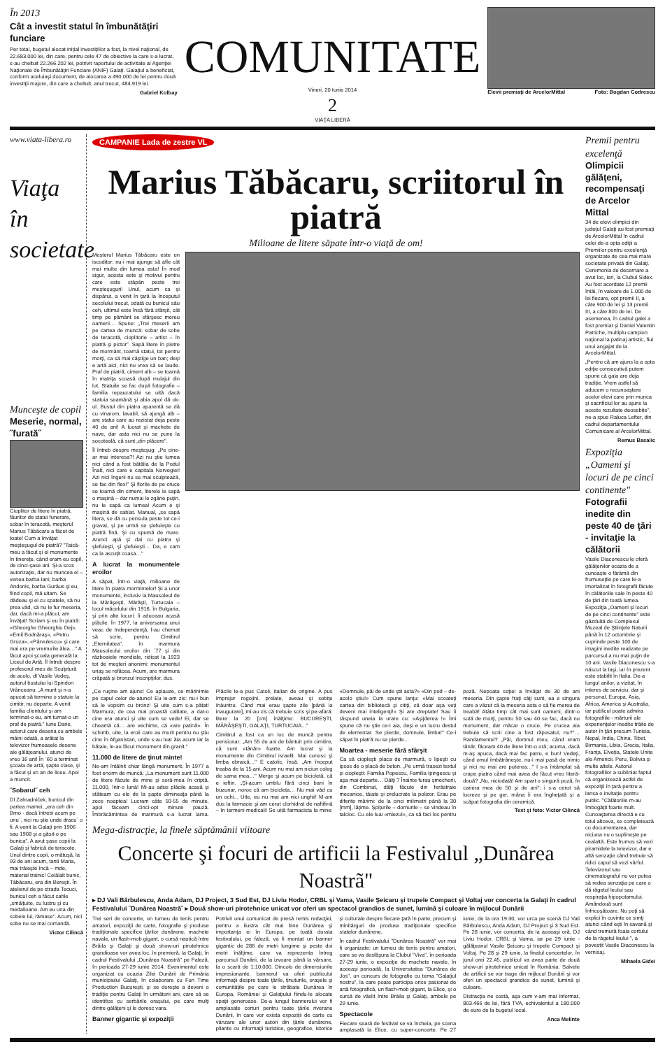În 2013
Cât a investit statul în îmbunătăţiri funciare
Per total, bugetul alocat iniţial investiţiilor a fost, la nivel naţional, de 22.683.000 lei, din care, pentru cele 47 de obiective la care s-a lucrat, s-au cheltuit 22.266.202 lei, potrivit raportului de activitate al Agenţiei Naţionale de Îmbunătăţiri Funciare (ANIF) Galaţi. Galaţiul a beneficiat, conform aceluiaşi document, de alocarea a 490.000 de lei pentru două investiţii majore, din care a cheltuit, anul trecut, 484.919 lei.
Gabriel Kolbay
COMUNITATE
Vineri, 20 Iunie 2014
2
VIAŢA LIBERĂ
Elevii premiaţi de ArcelorMittal Foto: Bogdan Codrescu
www.viata-libera.ro
Viaţa în societate
Munceşte de copil
Meserie, normal, ˝furată˝
Cioplitor de litere în piatră, făuritor de statui funerare, sobar în teracotă, meşterul Marius Tăbăcaru a făcut de toate! Cum a învăţat meşteşugul de piatră? "Taică-meu a făcut şi el monumente în tinereţe, când eram eu copil, de cinci-şase ani. Şi-a scos autorizaţie, dar nu muncea el – venea barba Iani, barba Andonis, barba Gurăus şi eu, fiind copil, mă uitam. Se dădeau şi ei cu spatele, să nu prea văd, să nu le fur meseria, dar, dacă mi-a plăcut, am învăţat! Scriam şi eu în piatră: «Gheorghe Gheorghiu Dej», «Emil Bodnăraş», «Petru Groza», «Pârvulescu» şi care mai era pe vremurile ălea…" A făcut apoi şcoala generală la Liceul de Artă. Îl întreb despre profesorul meu de Sculptură de acolo, dl Vasile Vedeş, autorul bustului lui Spiridon Vrânceanu. „A murit şi n-a apucat să termine o statuie la cimitir, nu departe. A venit familia clientului şi am terminat-o eu, am turnat-o un praf de piatră." Iurie Darie, actorul care desena cu ambele mâini odată, a arătat la televizor frumoasele desene ale gălăţeanului, atunci de vreo 16 ani! În ´60 a terminat şcoala de artă, şapte clase, şi a făcut şi un an de liceu. Apoi a muncit.
˝Sobarul˝ ceh
Dl Zahradniček, bunicul din partea mamei, „era ceh din Brno - dacă întrebi acum pe unu´, nici nu ştie unde dracu´ o fi. A venit la Galaţi prin 1906 sau 1908 şi a găsit-o pe bunica". A avut şase copii la Galaţi şi fabrică de teracote. Unul dintre copii, o mătuşă, la 93 de ani acum, tanti Maria, mai trăieşte încă – mde, material trainic! Celălalt bunic, Tăbăcaru, era din Bereşti. În atelierul de pe strada Tecuci, bunicul ceh a făcut cahle „smălţuite, cu lustru şi cu medalioane. Am eu una din sobele lui, rămase". Acum, nici sobe nu se mai comandă.
Victor Cilincă
CAMPANIE Lada de zestre VL
Marius Tăbăcaru, scriitorul în piatră
Milioane de litere săpate într-o viaţă de om!
Meşterul Marius Tăbăcaru este un iscoditor: nu-i mai ajunge să afle cât mai multe din lumea asta! În mod sigur, acesta este şi motivul pentru care este stăpân peste trei meşteşuguri! Unul, acum ca şi dispărut, a venit în ţară la începutul secolului trecut, odată cu bunicul său ceh, ultimul este însă fără sfârşit, cât timp pe pământ se sfârşesc mereu oameni… Spune: „Trei meserii am pe cartea de muncă: sobar de sobe de teracotă, cioplitorie – artist – în piatră şi pictor". Sapă litere în pietre de mormânt, toarnă statui, tot pentru morţi, ca să mai câştige un ban; deşi e artă aici, nici nu vrea să se laude. Praf de piatră, ciment alb – se toarnă în matriţa scoasă după mulajul din lut. Statuile se fac după fotografie – familia repauzatului se uită dacă statuia seamănă şi abia apoi dă ok-ul. Bustul din piatra aparentă se dă cu vinarom, lavabil, să ajungă alb – are statui care au rezistat deja peste 40 de ani! A lucrat şi machete de nave, dar asta nici nu se pune la socoteală, că sunt „din plăcere".
Îl întreb despre meşteşug: „Pe cine-ar mai interesa?! Azi nu ştie lumea nici când a fost bătălia de la Podul Înalt, nici care e capitala Norvegiei! Azi nici îngerii nu se mai sculptează, se fac din flex!" Şi florile de pe cruce se toarnă din ciment, literele le sapă o maşină – dar numai le zgârie puţin, nu le sapă ca lumea! Acum e şi maşină de sablat. Manual, „se sapă litera, se dă cu pensula peste tot ce-i gravat, şi pe urmă se şlefuieşte cu piatră fină. Şi cu spumă de mare. Arunci apă şi dai cu piatra şi şlefuieşti, şi şlefuieşti… Da, e cam ca la ascuţit coasa…"
A lucrat la monumentele eroilor
A săpat, într-o viaţă, milioane de litere în piatra mormintelor! Şi a unor monumente, inclusiv la Mausoleul de la Mărăşeşti, Mărăşti, Turtucaia – locul măcelului din 1916, în Bulgaria, şi prin alte locuri: îi aduceau acasă plăcile. În 1977, la aniversarea unui veac de Independenţă, l-au chemat să scrie, pentru Cimitirul „Eternitatea", în marmura Mausoleului eroilor din ´77 şi din războaiele mondiale, ridicat la 1923 tot de meşteri anonimi: monumentul uriaş se refăcea. Acum, are marmura crăpată şi bronzul inscripţiilor, dus.
„Ce ruşine am ajuns! Ce aplauze, ce mărinimie pe capul celor de-atunci! Eu le-am zis: nu-i bun să le vopsim cu bronz! Şi uite cum s-a pătat! Marmura, de cea mai proastă calitate, a dat-o cine era atunci şi uite cum se vede! Ei, dar se cheamă că… are vechime, că «are patină». În schimb, uite, la eroii care au murit pentru nu ştiu cine în Afganistan, unde s-au luat ăia acum iar la bătaie, le-au făcut monument din granit."
11.000 de litere de ţinut minte!
Ne-am întâlnit chiar lângă monument. În 1977 a fost enorm de muncă: „La monument sunt 11.000 de litere făcute de mine şi soră-mea în criptă. 11.000, într-o lună! Mi-au adus plăcile acasă şi stăteam cu ele de la şapte dimineaţa până la zece noaptea! Lucram câte 50-55 de minute, apoi făceam cinci-opt minute pauză. Îmbrăcămintea de marmură s-a lucrat iarna. Plăcile le-a pus Catoli, italian de origine. A pus împrejur rogojini, prelate, aveau şi sobiţe înăuntru. Când mai erau şapte zile [până la inaugurare], mi-au zis că trebuie scris şi pe-afară: litere la 20 [cm] înălţime: BUCUREŞTI, MĂRĂŞEŞTI, GALAŢI, TURTUCAIA..."
Cimitirul a fost ca un loc de muncă pentru pensionar: „Am 55 de ani de bântuit prin cimitire, că sunt «tânăr» foarte. Am lucrat şi la monumente din Cimitirul israelit. Mai cunosc şi limba ebraică…" E catolic, însă. „Am început treaba de la 15 ani. Acum nu mai am niciun coleg de sama mea…" Merge şi acum pe bicicletă, că e ieftin. „Şi-acum umblu fără cinci bani în buzunar, noroc că am bicicleta… Nu mai văd cu un ochi... Uite, eu nu mai am nici unghii! M-am dus la farmacie şi am cerut clorhidrat de naftifină – în termeni medicali! Se uită farmacista la mine: «Domnule, păi de unde ştii asta?» «Din pod – de-acolo ştiu!» Cum spune lanţu: «Mai scoateţi cartea din bibliotecă şi citiţi, că doar aşa veţi deveni mai inteligenţi!» Şi are dreptate! Sau îi răspund uneia la urare cu: «Aşijderea !» Îmi spune că nu ştie ce-i aia, deşi e un lucru destul de elementar. Se pierde, domnule, limba!" Ce-i săpat în piatră nu se pierde…
Moartea - meserie fără sfârşit
Ca să ciopleşti placa de marmură, o lipeşti cu ipsos de o placă de beton. „Pe urmă trasezi textul şi ciopleşti: Familia Popescu, Familia Ipingescu şi aşa mai departe… Dălţi ? Înainte furau şmecherii, din Combinat, dălţi făcute din ferăstraie mecanice, tăiate şi prelucrate la polizor. Erau pe diferite mărimi: de la cinci milimetri până la 30 [mm], lăţime. Şpiţurile – dornurile – se vindeau în talcioc. Cu ele luai «miezul», ca să faci loc pentru poză. Nepoata soţiei a învăţat de 30 de ani meseria. Din şapte fraţi câţi sunt, ea e singura care a văzut că la meseria asta o să fie mereu de treabă! Atâta timp cât mai sunt oameni, dintr-o sută de morţi, pentru 50 sau 40 se fac, dacă nu monument, dar măcar o cruce. Pe crucea aia trebuie să scrii cine a fost răposatul, nu?"… Randamentul? „Păi, domnul meu, când eram tânăr, făceam 40 de litere într-o oră; acuma, dacă m-aş apuca, dacă mai fac patru, e bun! Vedeţi, când omul îmbătrâneşte, nu-i mai pasă de nimic şi nici nu mai are puterea…" I s-a întâmplat să crape piatra când mai avea de făcut vreo literă-două? „Nu, niciodată! Am spart o singură poză, în cariera mea de 50 şi de ani": i s-a cerut să lucreze şi pe ger, mâna îi era îngheţată şi a scăpat fotografia din ceramică.
Text şi foto: Victor Cilincă
Mega-distracţie, la finele săptămânii viitoare
Concerte şi focuri de artificii la Festivalul „Dunãrea Noastrã"
▸ DJ Vali Bărbulescu, Anda Adam, DJ Project, 3 Sud Est, DJ Liviu Hodor, CRBL şi Vama, Vasile Şeicaru şi trupele Compact şi Voltaj vor concerta la Galaţi în cadrul Festivalului ˝Dunărea Noastră˝ ▸ Două show-uri pirotehnice unicat vor oferi un spectacol grandios de sunet, lumină şi culoare în mijlocul Dunării
Trei seri de concerte, un turneu de tenis pentru amatori, expoziţii de carte, fotografie şi produse tradiţionale specifice ţărilor dunărene, machete navale, un flash-mob gigant, o cursă nautică între Brăila şi Galaţi şi două show-uri pirotehnice grandioase vor avea loc, în premieră, la Galaţi, în cadrul Festivalului „Dunărea Noastră" pe Faleză, în perioada 27-29 iunie 2014. Evenimentul este organizat cu ocazia Zilei Dunării de Primăria municipiului Galaţi, în colaborare cu Fun Time Production Bucureşti, şi se doreşte a deveni o tradiţie pentru Galaţi în următorii ani, care să se identifice cu serbările oraşului, pe care mulţi dintre gălăţeni şi le doresc vara.
Banner gigantic şi expoziţii
Potrivit unui comunicat de presă remis redacţiei, pentru a ilustra cât mai bine Dunărea şi importanţa ei în Europa, pe toată durata festivalului, pe faleză, va fi montat un banner gigantic de 286 de metri lungime şi peste doi metri înălţime, care va reprezenta întreg parcursul Dunării, de la izvoare până la vărsare, la o scară de 1:10.000. Dincolo de dimensiunile impresionante, bannerul va oferi publicului informaţii despre toate ţările, ţinuturile, oraşele şi comunităţile pe care le străbate Dunărea în Europa, României şi Galaţiului fiindu-le alocate spaţii generoase. De-a lungul bannerului vor fi amplasate corturi pentru toate ţările riverane Dunării, în care vor exista expoziţii de carte cu vânzare ale unor autori din ţările dunărene, pliante cu informaţii turistice, geografice, istorice şi culturale despre fiecare ţară în parte, precum şi minitârguri de produse tradiţionale specifice statelor dunărene.
În cadrul Festivalului "Dunărea Noastră" vor mai fi organizate: un turneu de tenis pentru amatori, care se va desfăşura la Clubul "Viva", în perioada 27-29 iunie, o expoziţie de machete navale, în aceeaşi perioadă, la Universitatea "Dunărea de Jos", un concurs de fotografie cu tema "Galaţiul nostru", la care poate participa orice pasionat de artă fotografică, un flash-mob gigant, la Elice, şi o cursă de vâslit între Brăila şi Galaţi, ambele pe 29 iunie.
Spectacole
Fiecare seară de festival se va încheia, pe scena amplasată la Elice, cu super-concerte. Pe 27 iunie, de la ora 19.30, vor urca pe scenă DJ Vali Bărbulescu, Anda Adam, DJ Project şi 3 Sud Est. Pe 28 iunie, vor concerta, de la aceeaşi oră, DJ Liviu Hodor, CRBL şi Vama, iar pe 29 iunie - gălăţeanul Vasile Şeicaru şi trupele Compact şi Voltaj. Pe 28 şi 29 iunie, la finalul concertelor, în jurul orei 22.45, publicul va avea parte de două show-uri pirotehnice unicat în România. Salvele de artificii se vor trage din mijlocul Dunării şi vor oferi un spectacol grandios de sunet, lumină şi culoare.
Distracţia ne costă, aşa cum v-am mai informat, 803.466 de lei, fără TVA, echivalentul a 180.000 de euro de la bugetul local.
Anca Melinte
Premii pentru excelenţă
Olimpicii gălăţeni, recompensaţi de Arcelor Mittal
34 de elevi olimpici din judeţul Galaţi au fost premiaţi de ArcelorMittal în cadrul celei de-a opta ediţii a Premiilor pentru excelenţă organizate de cea mai mare societate privată din Galaţi. Ceremonia de decernare a avut loc, ieri, la Clubul Sidex. Au fost acordate 12 premii întâi, în valoare de 1.000 de lei fiecare, opt premii II, a câte 900 de lei şi 13 premii III, a câte 800 de lei. De asemenea, în cadrul galei a fost premiat şi Daniel Valentin Patriche, multiplu campion naţional la patinaj artistic, fiul unui angajat de la ArcelorMittal.
„Pentru că am ajuns la a opta ediţie consecutivă putem spune că gala are deja tradiţie. Vrem astfel să aducem o recunoaştere acelor elevi care prin munca şi sacrificiul lor au ajuns la aceste rezultate deosebite", ne-a spus Raluca Lefter, din cadrul departamentului Comunicare al ArcelorMittal.
Remus Basalic
Expoziţia „Oameni şi locuri de pe cinci continente"
Fotografii inedite din peste 40 de ţări - invitaţie la călătorii
Vasile Diaconescu le oferă gălăţenilor ocazia de a cunoaşte o fărâmă din frumuseţile pe care le-a imortalizat în fotografii făcute în călătoriile sale în peste 40 de ţări din toată lumea. Expoziţia „Oameni şi locuri de pe cinci continente" este găzduită de Complexul Muzeal de Ştiinţele Naturii până în 12 octombrie şi cuprinde peste 100 de imagini inedite realizate pe parcursul a nu mai puţin de 10 ani. Vasile Diaconescu s-a născut la Iaşi, iar în prezent este stabilit în Italia. De-a lungul anilor, a vizitat, în interes de serviciu, dar şi personal, Europa, Asia, Africa, America şi Australia, iar publicul poate admira fotografiile - mărturii ale experienţelor inedite trăite de autor în ţări precum Tunisia, Nepal, India, China, Tibet, Birmania, Libia, Grecia, Italia, Franţa, Elveţia, Statele Unite ale Americii, Peru, Bolivia şi multe altele. Autorul fotografiilor a subliniat faptul că organizează astfel de expoziţii în ţară pentru a lansa o invitaţie pentru public. "Călătoriile m-au îmbogăţit foarte mult. Cunoaşterea directă e cu totul altceva, se completează cu documentarea, dar niciuna nu o suplineşte pe cealaltă. Este frumos să vezi piramidele la televizor, dar e altă senzaţie când trebuie să ridici capul să vezi vârful. Televizorul sau cinematograful nu vor putea să redea senzaţia pe care o dă răgetul leului sau respiraţia hipopotamului. Amândouă sunt înfricoşătoare. Nu poţi să explici în cuvinte ce simţi atunci când eşti în savană şi când tremură foaia cortului de la răgetul leului ", a povestit Vasile Diaconescu la vernisaj.
Mihaela Gidei